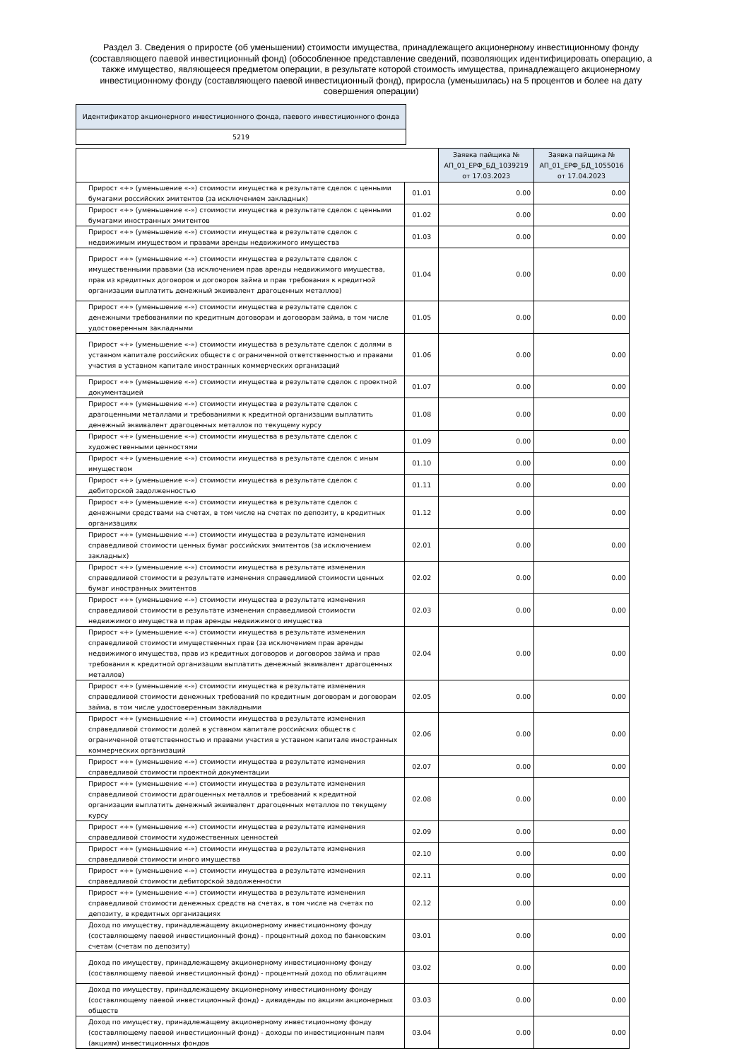Раздел 3. Сведения о приросте (об уменьшении) стоимости имущества, принадлежащего акционерному инвестиционному фонду (составляющего паевой инвестиционный фонд) (обособленное представление сведений, позволяющих идентифицировать операцию, а также имущество, являющееся предметом операции, в результате которой стоимость имущества, принадлежащего акционерному инвестиционному фонду (составляющего паевой инвестиционный фонд), приросла (уменьшилась) на 5 процентов и более на дату совершения операции)
| Идентификатор акционерного инвестиционного фонда, паевого инвестиционного фонда |
| 5219 |
| | | Заявка пайщика № АП_01_ЕРФ_БД_1039219 от 17.03.2023 | Заявка пайщика № АП_01_ЕРФ_БД_1055016 от 17.04.2023 |
| Прирост «+» (уменьшение «-») стоимости имущества в результате сделок с ценными бумагами российских эмитентов (за исключением закладных) | 01.01 | 0.00 | 0.00 |
| Прирост «+» (уменьшение «-») стоимости имущества в результате сделок с ценными бумагами иностранных эмитентов | 01.02 | 0.00 | 0.00 |
| Прирост «+» (уменьшение «-») стоимости имущества в результате сделок с недвижимым имуществом и правами аренды недвижимого имущества | 01.03 | 0.00 | 0.00 |
| Прирост «+» (уменьшение «-») стоимости имущества в результате сделок с имущественными правами (за исключением прав аренды недвижимого имущества, прав из кредитных договоров и договоров займа и прав требования к кредитной организации выплатить денежный эквивалент драгоценных металлов) | 01.04 | 0.00 | 0.00 |
| Прирост «+» (уменьшение «-») стоимости имущества в результате сделок с денежными требованиями по кредитным договорам и договорам займа, в том числе удостоверенным закладными | 01.05 | 0.00 | 0.00 |
| Прирост «+» (уменьшение «-») стоимости имущества в результате сделок с долями в уставном капитале российских обществ с ограниченной ответственностью и правами участия в уставном капитале иностранных коммерческих организаций | 01.06 | 0.00 | 0.00 |
| Прирост «+» (уменьшение «-») стоимости имущества в результате сделок с проектной документацией | 01.07 | 0.00 | 0.00 |
| Прирост «+» (уменьшение «-») стоимости имущества в результате сделок с драгоценными металлами и требованиями к кредитной организации выплатить денежный эквивалент драгоценных металлов по текущему курсу | 01.08 | 0.00 | 0.00 |
| Прирост «+» (уменьшение «-») стоимости имущества в результате сделок с художественными ценностями | 01.09 | 0.00 | 0.00 |
| Прирост «+» (уменьшение «-») стоимости имущества в результате сделок с иным имуществом | 01.10 | 0.00 | 0.00 |
| Прирост «+» (уменьшение «-») стоимости имущества в результате сделок с дебиторской задолженностью | 01.11 | 0.00 | 0.00 |
| Прирост «+» (уменьшение «-») стоимости имущества в результате сделок с денежными средствами на счетах, в том числе на счетах по депозиту, в кредитных организациях | 01.12 | 0.00 | 0.00 |
| Прирост «+» (уменьшение «-») стоимости имущества в результате изменения справедливой стоимости ценных бумаг российских эмитентов (за исключением закладных) | 02.01 | 0.00 | 0.00 |
| Прирост «+» (уменьшение «-») стоимости имущества в результате изменения справедливой стоимости в результате изменения справедливой стоимости ценных бумаг иностранных эмитентов | 02.02 | 0.00 | 0.00 |
| Прирост «+» (уменьшение «-») стоимости имущества в результате изменения справедливой стоимости в результате изменения справедливой стоимости недвижимого имущества и прав аренды недвижимого имущества | 02.03 | 0.00 | 0.00 |
| Прирост «+» (уменьшение «-») стоимости имущества в результате изменения справедливой стоимости имущественных прав (за исключением прав аренды недвижимого имущества, прав из кредитных договоров и договоров займа и прав требования к кредитной организации выплатить денежный эквивалент драгоценных металлов) | 02.04 | 0.00 | 0.00 |
| Прирост «+» (уменьшение «-») стоимости имущества в результате изменения справедливой стоимости денежных требований по кредитным договорам и договорам займа, в том числе удостоверенным закладными | 02.05 | 0.00 | 0.00 |
| Прирост «+» (уменьшение «-») стоимости имущества в результате изменения справедливой стоимости долей в уставном капитале российских обществ с ограниченной ответственностью и правами участия в уставном капитале иностранных коммерческих организаций | 02.06 | 0.00 | 0.00 |
| Прирост «+» (уменьшение «-») стоимости имущества в результате изменения справедливой стоимости проектной документации | 02.07 | 0.00 | 0.00 |
| Прирост «+» (уменьшение «-») стоимости имущества в результате изменения справедливой стоимости драгоценных металлов и требований к кредитной организации выплатить денежный эквивалент драгоценных металлов по текущему курсу | 02.08 | 0.00 | 0.00 |
| Прирост «+» (уменьшение «-») стоимости имущества в результате изменения справедливой стоимости художественных ценностей | 02.09 | 0.00 | 0.00 |
| Прирост «+» (уменьшение «-») стоимости имущества в результате изменения справедливой стоимости иного имущества | 02.10 | 0.00 | 0.00 |
| Прирост «+» (уменьшение «-») стоимости имущества в результате изменения справедливой стоимости дебиторской задолженности | 02.11 | 0.00 | 0.00 |
| Прирост «+» (уменьшение «-») стоимости имущества в результате изменения справедливой стоимости денежных средств на счетах, в том числе на счетах по депозиту, в кредитных организациях | 02.12 | 0.00 | 0.00 |
| Доход по имуществу, принадлежащему акционерному инвестиционному фонду (составляющему паевой инвестиционный фонд) - процентный доход по банковским счетам (счетам по депозиту) | 03.01 | 0.00 | 0.00 |
| Доход по имуществу, принадлежащему акционерному инвестиционному фонду (составляющему паевой инвестиционный фонд) - процентный доход по облигациям | 03.02 | 0.00 | 0.00 |
| Доход по имуществу, принадлежащему акционерному инвестиционному фонду (составляющему паевой инвестиционный фонд) - дивиденды по акциям акционерных обществ | 03.03 | 0.00 | 0.00 |
| Доход по имуществу, принадлежащему акционерному инвестиционному фонду (составляющему паевой инвестиционный фонд) - доходы по инвестиционным паям (акциям) инвестиционных фондов | 03.04 | 0.00 | 0.00 |